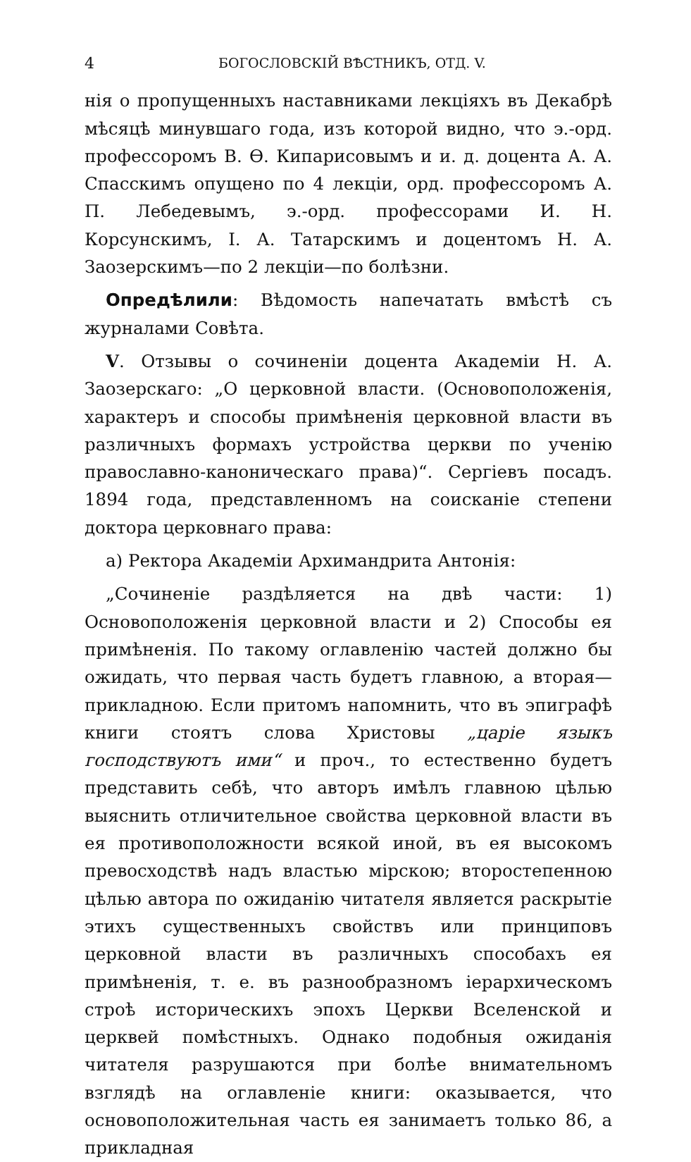4 БОГОСЛОВСКІЙ ВѢСТНИКЪ, ОТД. V.
нія о пропущенныхъ наставниками лекціяхъ въ Декабрѣ мѣсяцѣ минувшаго года, изъ которой видно, что э.-орд. профессоромъ В. Ѳ. Кипарисовымъ и и. д. доцента А. А. Спасскимъ опущено по 4 лекціи, орд. профессоромъ А. П. Лебедевымъ, э.-орд. профессорами И. Н. Корсунскимъ, І. А. Татарскимъ и доцентомъ Н. А. Заозерскимъ—по 2 лекціи—по болѣзни.
Опредѣлили: Вѣдомость напечатать вмѣстѣ съ журналами Совѣта.
V. Отзывы о сочиненіи доцента Академіи Н. А. Заозерскаго: „О церковной власти. (Основоположенія, характеръ и способы примѣненія церковной власти въ различныхъ формахъ устройства церкви по ученію православно-каноническаго права)“. Сергіевъ посадъ. 1894 года, представленномъ на соисканіе степени доктора церковнаго права:
а) Ректора Академіи Архимандрита Антонія:
„Сочиненіе раздѣляется на двѣ части: 1) Основоположенія церковной власти и 2) Способы ея примѣненія. По такому оглавленію частей должно бы ожидать, что первая часть будетъ главною, а вторая—прикладною. Если притомъ напомнить, что въ эпиграфѣ книги стоятъ слова Христовы „царіе языкъ господствуютъ ими“ и проч., то естественно будетъ представить себѣ, что авторъ имѣлъ главною цѣлью выяснить отличительное свойства церковной власти въ ея противоположности всякой иной, въ ея высокомъ превосходствѣ надъ властью мірскою; второстепенною цѣлью автора по ожиданію читателя является раскрытіе этихъ существенныхъ свойствъ или принциповъ церковной власти въ различныхъ способахъ ея примѣненія, т. е. въ разнообразномъ іерархическомъ строѣ историческихъ эпохъ Церкви Вселенской и церквей помѣстныхъ. Однако подобныя ожиданія читателя разрушаются при болѣе внимательномъ взглядѣ на оглавленіе книги: оказывается, что основоположительная часть ея занимаетъ только 86, а прикладная